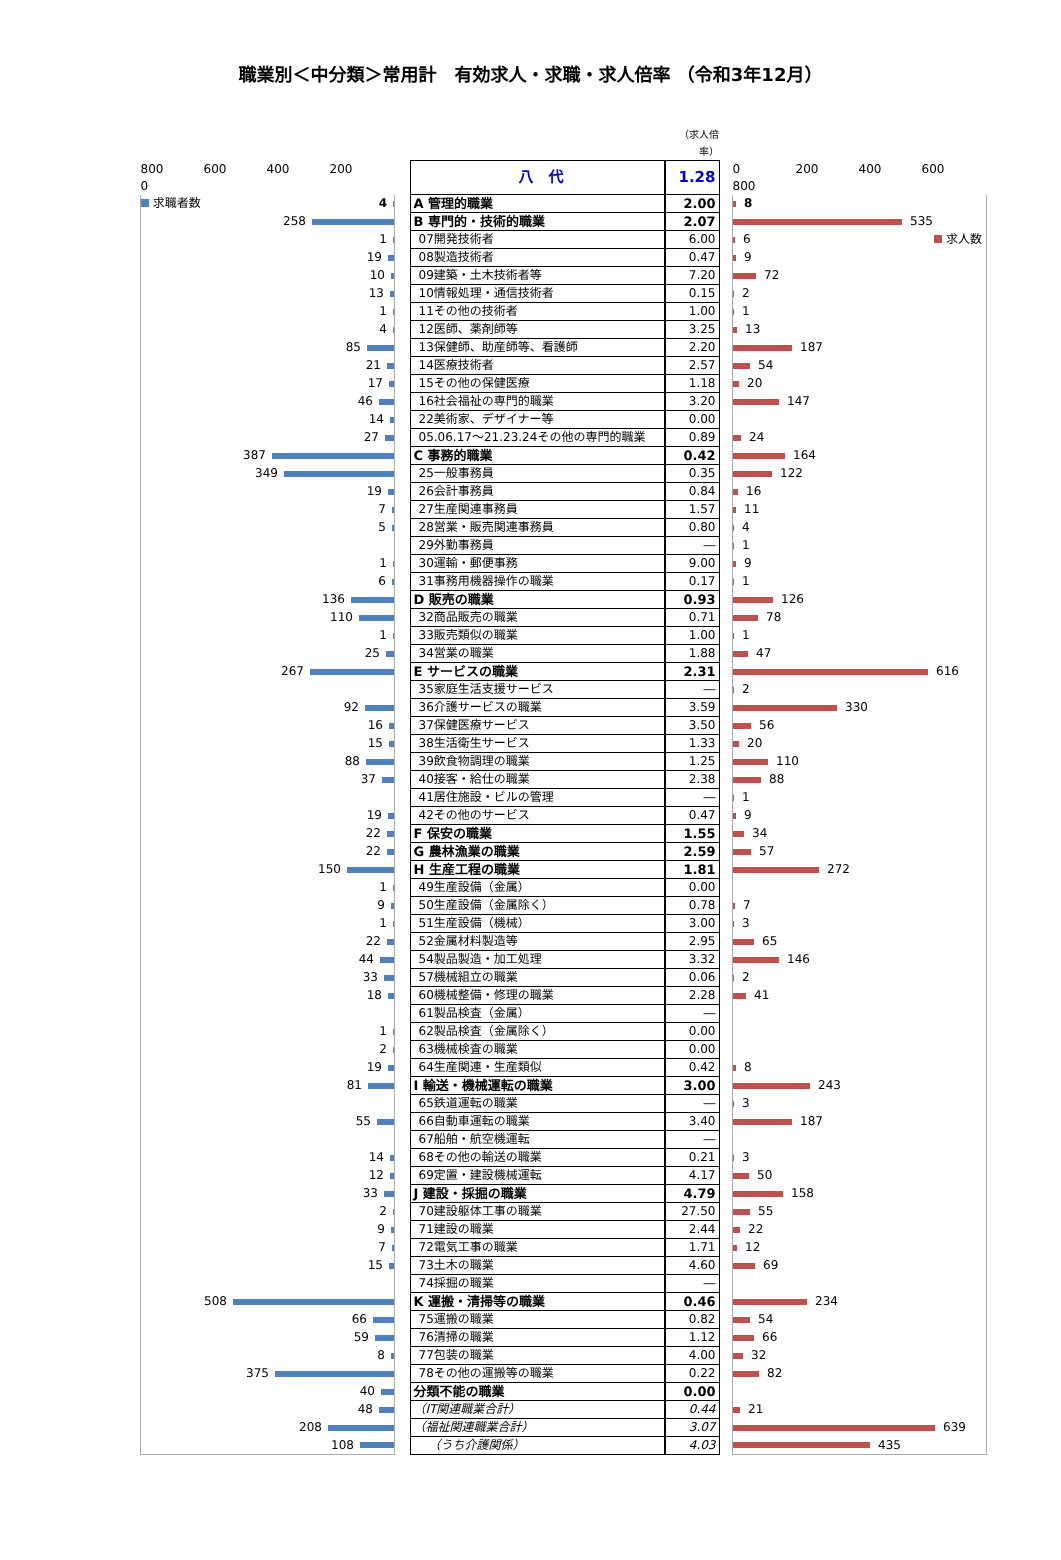職業別＜中分類＞常用計　有効求人・求職・求人倍率 （令和3年12月）
| | | | （求人倍率） | | |
| 800 600 400 200 0 | | 八 代 | 1.28 | | 0 200 400 600 800 |
| 求職者数 4 | | A 管理的職業 | 2.00 | | 8 |
| 258 | | B 専門的・技術的職業 | 2.07 | | 535 |
| 1 | | 07開発技術者 | 6.00 | | 6 求人数 |
| 19 | | 08製造技術者 | 0.47 | | 9 |
| 10 | | 09建築・土木技術者等 | 7.20 | | 72 |
| 13 | | 10情報処理・通信技術者 | 0.15 | | 2 |
| 1 | | 11その他の技術者 | 1.00 | | 1 |
| 4 | | 12医師、薬剤師等 | 3.25 | | 13 |
| 85 | | 13保健師、助産師等、看護師 | 2.20 | | 187 |
| 21 | | 14医療技術者 | 2.57 | | 54 |
| 17 | | 15その他の保健医療 | 1.18 | | 20 |
| 46 | | 16社会福祉の専門的職業 | 3.20 | | 147 |
| 14 | | 22美術家、デザイナー等 | 0.00 | | |
| 27 | | 05.06.17～21.23.24その他の専門的職業 | 0.89 | | 24 |
| 387 | | C 事務的職業 | 0.42 | | 164 |
| 349 | | 25一般事務員 | 0.35 | | 122 |
| 19 | | 26会計事務員 | 0.84 | | 16 |
| 7 | | 27生産関連事務員 | 1.57 | | 11 |
| 5 | | 28営業・販売関連事務員 | 0.80 | | 4 |
| | | 29外勤事務員 | ― | | 1 |
| 1 | | 30運輸・郵便事務 | 9.00 | | 9 |
| 6 | | 31事務用機器操作の職業 | 0.17 | | 1 |
| 136 | | D 販売の職業 | 0.93 | | 126 |
| 110 | | 32商品販売の職業 | 0.71 | | 78 |
| 1 | | 33販売類似の職業 | 1.00 | | 1 |
| 25 | | 34営業の職業 | 1.88 | | 47 |
| 267 | | E サービスの職業 | 2.31 | | 616 |
| | | 35家庭生活支援サービス | ― | | 2 |
| 92 | | 36介護サービスの職業 | 3.59 | | 330 |
| 16 | | 37保健医療サービス | 3.50 | | 56 |
| 15 | | 38生活衛生サービス | 1.33 | | 20 |
| 88 | | 39飲食物調理の職業 | 1.25 | | 110 |
| 37 | | 40接客・給仕の職業 | 2.38 | | 88 |
| | | 41居住施設・ビルの管理 | ― | | 1 |
| 19 | | 42その他のサービス | 0.47 | | 9 |
| 22 | | F 保安の職業 | 1.55 | | 34 |
| 22 | | G 農林漁業の職業 | 2.59 | | 57 |
| 150 | | H 生産工程の職業 | 1.81 | | 272 |
| 1 | | 49生産設備（金属） | 0.00 | | |
| 9 | | 50生産設備（金属除く） | 0.78 | | 7 |
| 1 | | 51生産設備（機械） | 3.00 | | 3 |
| 22 | | 52金属材料製造等 | 2.95 | | 65 |
| 44 | | 54製品製造・加工処理 | 3.32 | | 146 |
| 33 | | 57機械組立の職業 | 0.06 | | 2 |
| 18 | | 60機械整備・修理の職業 | 2.28 | | 41 |
| | | 61製品検査（金属） | ― | | |
| 1 | | 62製品検査（金属除く） | 0.00 | | |
| 2 | | 63機械検査の職業 | 0.00 | | |
| 19 | | 64生産関連・生産類似 | 0.42 | | 8 |
| 81 | | I 輸送・機械運転の職業 | 3.00 | | 243 |
| | | 65鉄道運転の職業 | ― | | 3 |
| 55 | | 66自動車運転の職業 | 3.40 | | 187 |
| | | 67船舶・航空機運転 | ― | | |
| 14 | | 68その他の輸送の職業 | 0.21 | | 3 |
| 12 | | 69定置・建設機械運転 | 4.17 | | 50 |
| 33 | | J 建設・採掘の職業 | 4.79 | | 158 |
| 2 | | 70建設躯体工事の職業 | 27.50 | | 55 |
| 9 | | 71建設の職業 | 2.44 | | 22 |
| 7 | | 72電気工事の職業 | 1.71 | | 12 |
| 15 | | 73土木の職業 | 4.60 | | 69 |
| | | 74採掘の職業 | ― | | |
| 508 | | K 運搬・清掃等の職業 | 0.46 | | 234 |
| 66 | | 75運搬の職業 | 0.82 | | 54 |
| 59 | | 76清掃の職業 | 1.12 | | 66 |
| 8 | | 77包装の職業 | 4.00 | | 32 |
| 375 | | 78その他の運搬等の職業 | 0.22 | | 82 |
| 40 | | 分類不能の職業 | 0.00 | | |
| 48 | | （IT関連職業合計） | 0.44 | | 21 |
| 208 | | （福祉関連職業合計） | 3.07 | | 639 |
| 108 | | （うち介護関係） | 4.03 | | 435 |